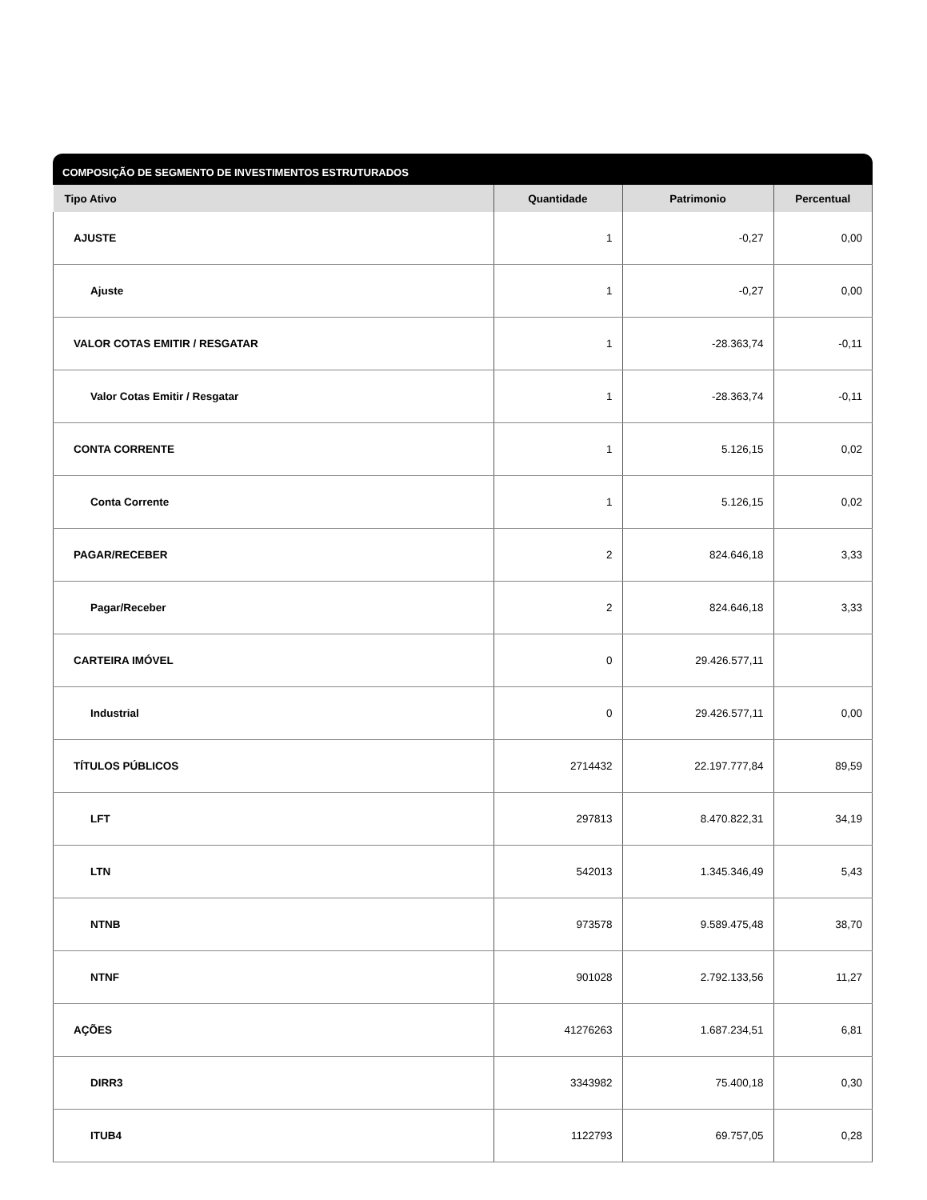COMPOSIÇÃO DE SEGMENTO DE INVESTIMENTOS ESTRUTURADOS
| Tipo Ativo | Quantidade | Patrimonio | Percentual |
| --- | --- | --- | --- |
| AJUSTE | 1 | -0,27 | 0,00 |
| Ajuste | 1 | -0,27 | 0,00 |
| VALOR COTAS EMITIR / RESGATAR | 1 | -28.363,74 | -0,11 |
| Valor Cotas Emitir / Resgatar | 1 | -28.363,74 | -0,11 |
| CONTA CORRENTE | 1 | 5.126,15 | 0,02 |
| Conta Corrente | 1 | 5.126,15 | 0,02 |
| PAGAR/RECEBER | 2 | 824.646,18 | 3,33 |
| Pagar/Receber | 2 | 824.646,18 | 3,33 |
| CARTEIRA IMÓVEL | 0 | 29.426.577,11 | |
| Industrial | 0 | 29.426.577,11 | 0,00 |
| TÍTULOS PÚBLICOS | 2714432 | 22.197.777,84 | 89,59 |
| LFT | 297813 | 8.470.822,31 | 34,19 |
| LTN | 542013 | 1.345.346,49 | 5,43 |
| NTNB | 973578 | 9.589.475,48 | 38,70 |
| NTNF | 901028 | 2.792.133,56 | 11,27 |
| AÇÕES | 41276263 | 1.687.234,51 | 6,81 |
| DIRR3 | 3343982 | 75.400,18 | 0,30 |
| ITUB4 | 1122793 | 69.757,05 | 0,28 |